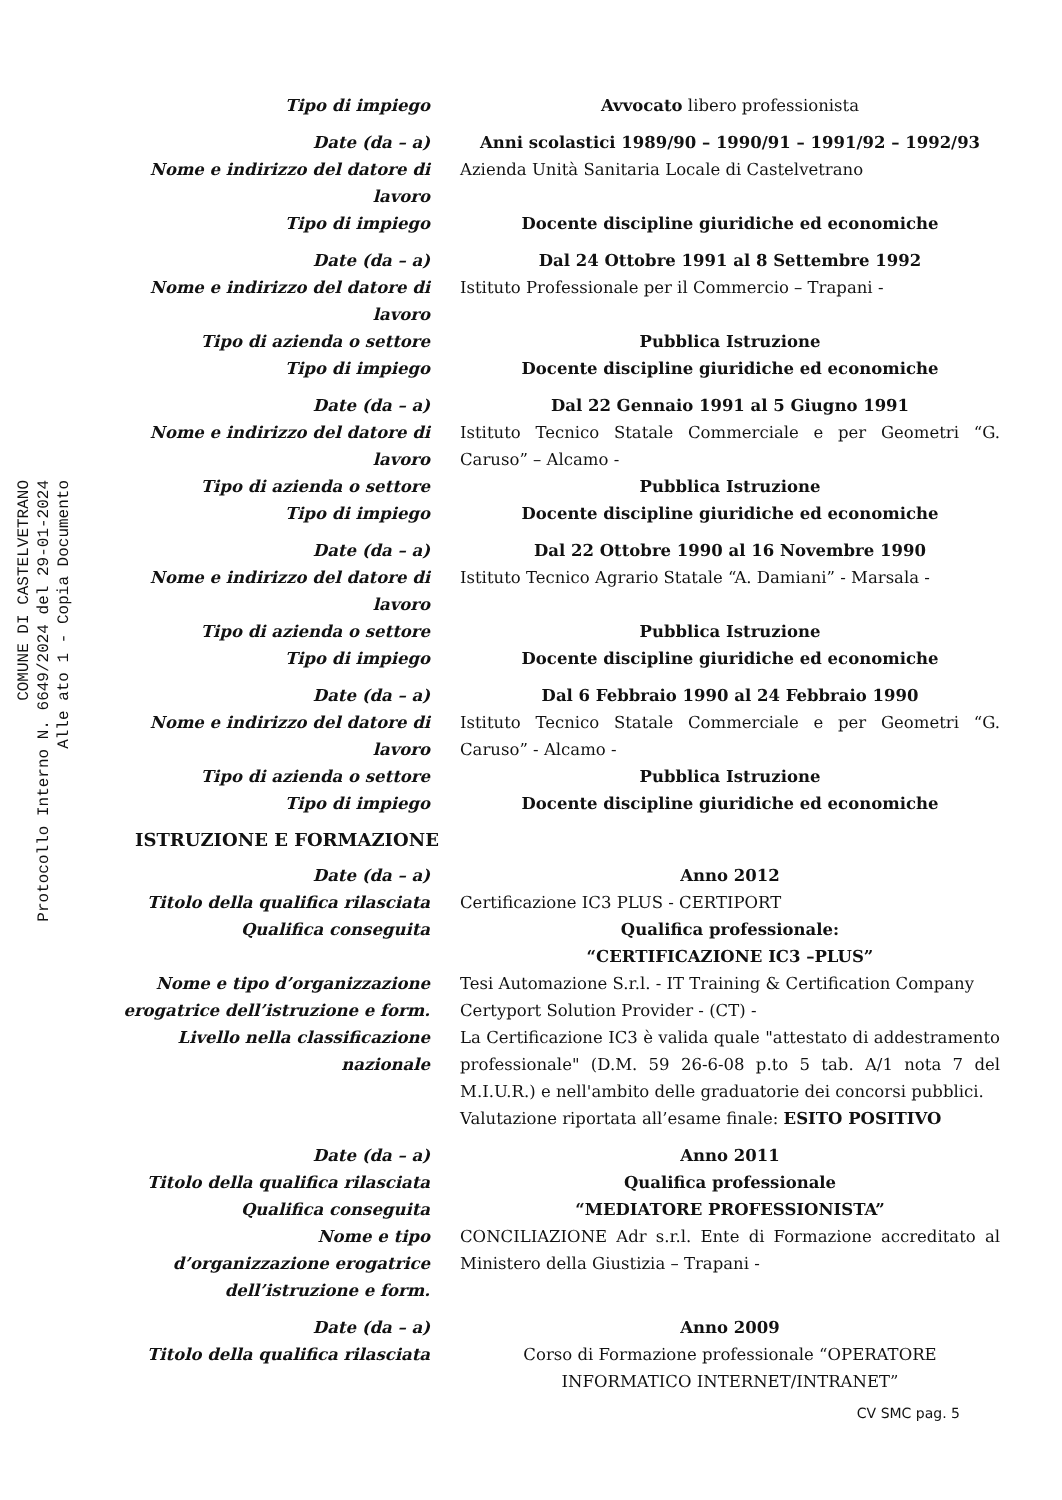COMUNE DI CASTELVETRANO
Protocollo Interno N. 6649/2024 del 29-01-2024
Alle ato 1 - Copia Documento
Tipo di impiego Avvocato libero professionista
Date (da – a) Anni scolastici 1989/90 – 1990/91 – 1991/92 – 1992/93
Nome e indirizzo del datore di lavoro
Azienda Unità Sanitaria Locale di Castelvetrano
Tipo di impiego Docente discipline giuridiche ed economiche
Date (da – a) Dal 24 Ottobre 1991 al 8 Settembre 1992
Nome e indirizzo del datore di lavoro
Istituto Professionale per il Commercio – Trapani -
Tipo di azienda o settore Pubblica Istruzione
Tipo di impiego Docente discipline giuridiche ed economiche
Date (da – a) Dal 22 Gennaio 1991 al 5 Giugno 1991
Nome e indirizzo del datore di lavoro
Istituto Tecnico Statale Commerciale e per Geometri “G. Caruso” – Alcamo -
Tipo di azienda o settore Pubblica Istruzione
Tipo di impiego Docente discipline giuridiche ed economiche
Date (da – a) Dal 22 Ottobre 1990 al 16 Novembre 1990
Nome e indirizzo del datore di lavoro
Istituto Tecnico Agrario Statale “A. Damiani” - Marsala -
Tipo di azienda o settore Pubblica Istruzione
Tipo di impiego Docente discipline giuridiche ed economiche
Date (da – a) Dal 6 Febbraio 1990 al 24 Febbraio 1990
Nome e indirizzo del datore di lavoro
Istituto Tecnico Statale Commerciale e per Geometri “G. Caruso” - Alcamo -
Tipo di azienda o settore Pubblica Istruzione
Tipo di impiego Docente discipline giuridiche ed economiche
ISTRUZIONE E FORMAZIONE
Date (da – a) Anno 2012
Titolo della qualifica rilasciata Certificazione IC3 PLUS - CERTIPORT
Qualifica conseguita Qualifica professionale:
“CERTIFICAZIONE IC3 –PLUS”
Nome e tipo d’organizzazione erogatrice dell’istruzione e form.
Tesi Automazione S.r.l. - IT Training & Certification Company Certyport Solution Provider - (CT) -
Livello nella classificazione nazionale
La Certificazione IC3 è valida quale "attestato di addestramento professionale" (D.M. 59 26-6-08 p.to 5 tab. A/1 nota 7 del M.I.U.R.) e nell'ambito delle graduatorie dei concorsi pubblici.
Valutazione riportata all’esame finale: ESITO POSITIVO
Date (da – a) Anno 2011
Titolo della qualifica rilasciata Qualifica professionale
Qualifica conseguita “MEDIATORE PROFESSIONISTA”
Nome e tipo
d’organizzazione erogatrice
dell’istruzione e form.
CONCILIAZIONE Adr s.r.l. Ente di Formazione accreditato al Ministero della Giustizia – Trapani -
Date (da – a) Anno 2009
Titolo della qualifica rilasciata Corso di Formazione professionale “OPERATORE INFORMATICO INTERNET/INTRANET”
CV SMC pag. 5